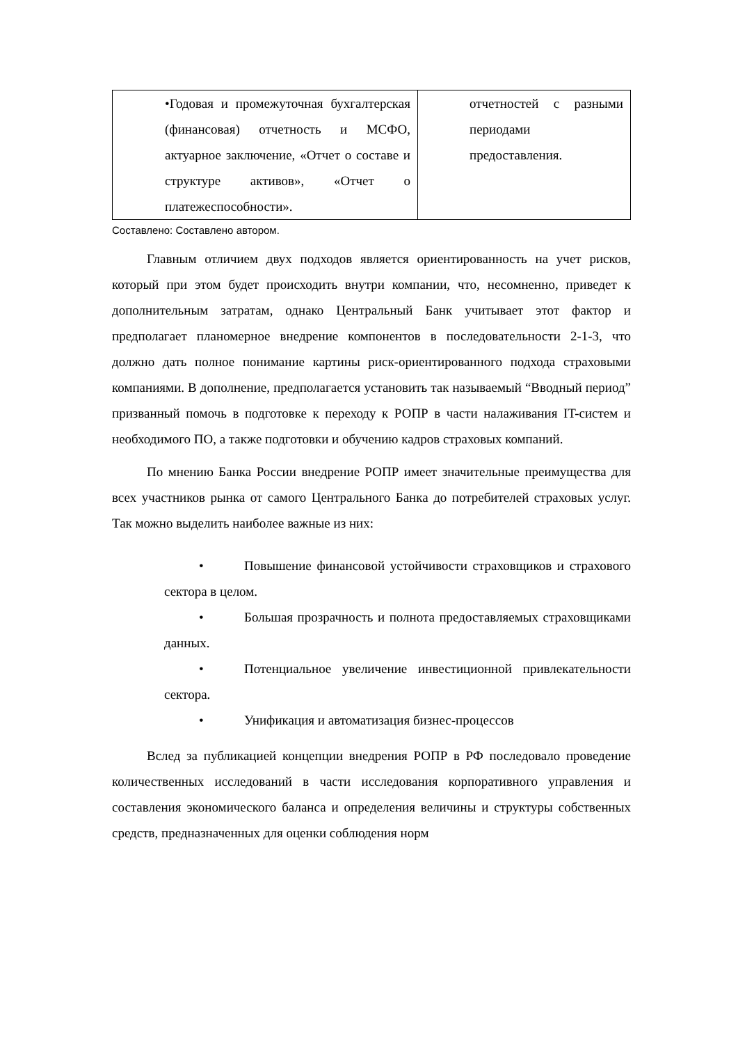| •Годовая и промежуточная бухгалтерская (финансовая) отчетность и МСФО, актуарное заключение, «Отчет о составе и структуре активов», «Отчет о платежеспособности». | отчетностей с разными периодами предоставления. |
Составлено: Составлено автором.
Главным отличием двух подходов является ориентированность на учет рисков, который при этом будет происходить внутри компании, что, несомненно, приведет к дополнительным затратам, однако Центральный Банк учитывает этот фактор и предполагает планомерное внедрение компонентов в последовательности 2-1-3, что должно дать полное понимание картины риск-ориентированного подхода страховыми компаниями. В дополнение, предполагается установить так называемый “Вводный период” призванный помочь в подготовке к переходу к РОПР в части налаживания IT-систем и необходимого ПО, а также подготовки и обучению кадров страховых компаний.
По мнению Банка России внедрение РОПР имеет значительные преимущества для всех участников рынка от самого Центрального Банка до потребителей страховых услуг. Так можно выделить наиболее важные из них:
• Повышение финансовой устойчивости страховщиков и страхового сектора в целом.
• Большая прозрачность и полнота предоставляемых страховщиками данных.
• Потенциальное увеличение инвестиционной привлекательности сектора.
• Унификация и автоматизация бизнес-процессов
Вслед за публикацией концепции внедрения РОПР в РФ последовало проведение количественных исследований в части исследования корпоративного управления и составления экономического баланса и определения величины и структуры собственных средств, предназначенных для оценки соблюдения норм